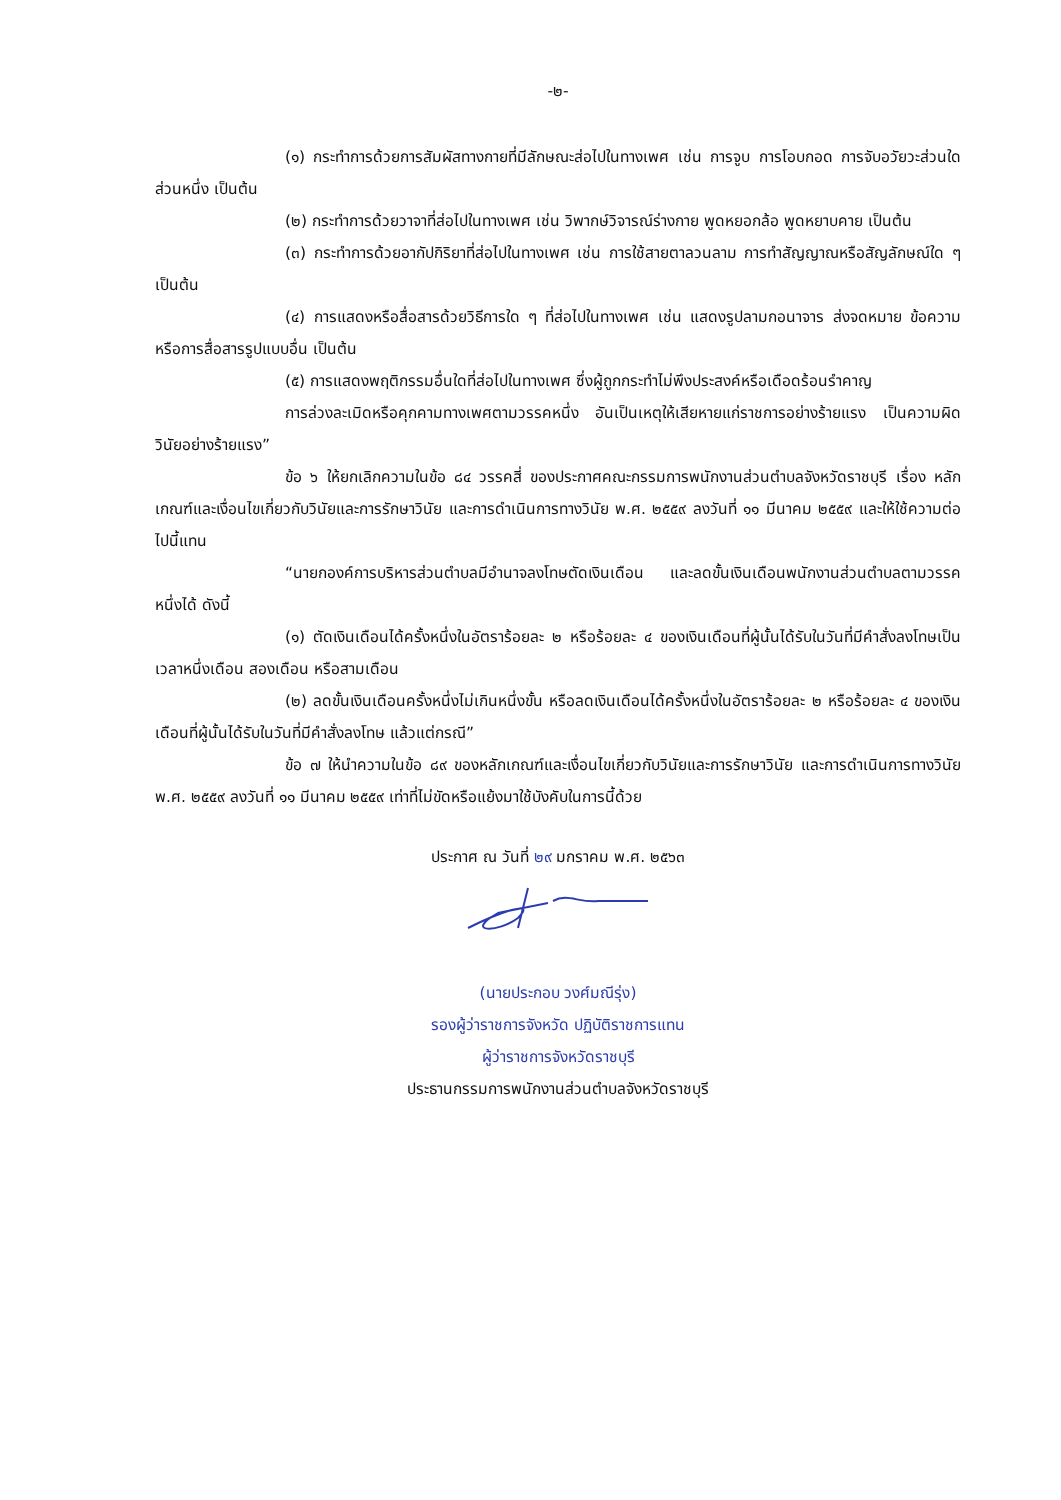-๒-
(๑) กระทำการด้วยการสัมผัสทางกายที่มีลักษณะส่อไปในทางเพศ เช่น การจูบ การโอบกอด การจับอวัยวะส่วนใดส่วนหนึ่ง เป็นต้น
(๒) กระทำการด้วยวาจาที่ส่อไปในทางเพศ เช่น วิพากษ์วิจารณ์ร่างกาย พูดหยอกล้อ พูดหยาบคาย เป็นต้น
(๓) กระทำการด้วยอากัปกิริยาที่ส่อไปในทางเพศ เช่น การใช้สายตาลวนลาม การทำสัญญาณหรือสัญลักษณ์ใด ๆ เป็นต้น
(๔) การแสดงหรือสื่อสารด้วยวิธีการใด ๆ ที่ส่อไปในทางเพศ เช่น แสดงรูปลามกอนาจาร ส่งจดหมาย ข้อความ หรือการสื่อสารรูปแบบอื่น เป็นต้น
(๕) การแสดงพฤติกรรมอื่นใดที่ส่อไปในทางเพศ ซึ่งผู้ถูกกระทำไม่พึงประสงค์หรือเดือดร้อนรำคาญ
การล่วงละเมิดหรือคุกคามทางเพศตามวรรคหนึ่ง อันเป็นเหตุให้เสียหายแก่ราชการอย่างร้ายแรง เป็นความผิดวินัยอย่างร้ายแรง”
ข้อ ๖ ให้ยกเลิกความในข้อ ๘๔ วรรคสี่ ของประกาศคณะกรรมการพนักงานส่วนตำบลจังหวัดราชบุรี เรื่อง หลักเกณฑ์และเงื่อนไขเกี่ยวกับวินัยและการรักษาวินัย และการดำเนินการทางวินัย พ.ศ. ๒๕๕๙ ลงวันที่ ๑๑ มีนาคม ๒๕๕๙ และให้ใช้ความต่อไปนี้แทน
“นายกองค์การบริหารส่วนตำบลมีอำนาจลงโทษตัดเงินเดือน และลดขั้นเงินเดือนพนักงานส่วนตำบลตามวรรคหนึ่งได้ ดังนี้
(๑) ตัดเงินเดือนได้ครั้งหนึ่งในอัตราร้อยละ ๒ หรือร้อยละ ๔ ของเงินเดือนที่ผู้นั้นได้รับในวันที่มีคำสั่งลงโทษเป็นเวลาหนึ่งเดือน สองเดือน หรือสามเดือน
(๒) ลดขั้นเงินเดือนครั้งหนึ่งไม่เกินหนึ่งขั้น หรือลดเงินเดือนได้ครั้งหนึ่งในอัตราร้อยละ ๒ หรือร้อยละ ๔ ของเงินเดือนที่ผู้นั้นได้รับในวันที่มีคำสั่งลงโทษ แล้วแต่กรณี”
ข้อ ๗ ให้นำความในข้อ ๘๙ ของหลักเกณฑ์และเงื่อนไขเกี่ยวกับวินัยและการรักษาวินัย และการดำเนินการทางวินัย พ.ศ. ๒๕๕๙ ลงวันที่ ๑๑ มีนาคม ๒๕๕๙ เท่าที่ไม่ขัดหรือแย้งมาใช้บังคับในการนี้ด้วย
ประกาศ ณ วันที่ ๒๙ มกราคม พ.ศ. ๒๕๖๓
(นายประกอบ วงศ์มณีรุ่ง)
รองผู้ว่าราชการจังหวัด ปฏิบัติราชการแทน
ผู้ว่าราชการจังหวัดราชบุรี
ประธานกรรมการพนักงานส่วนตำบลจังหวัดราชบุรี